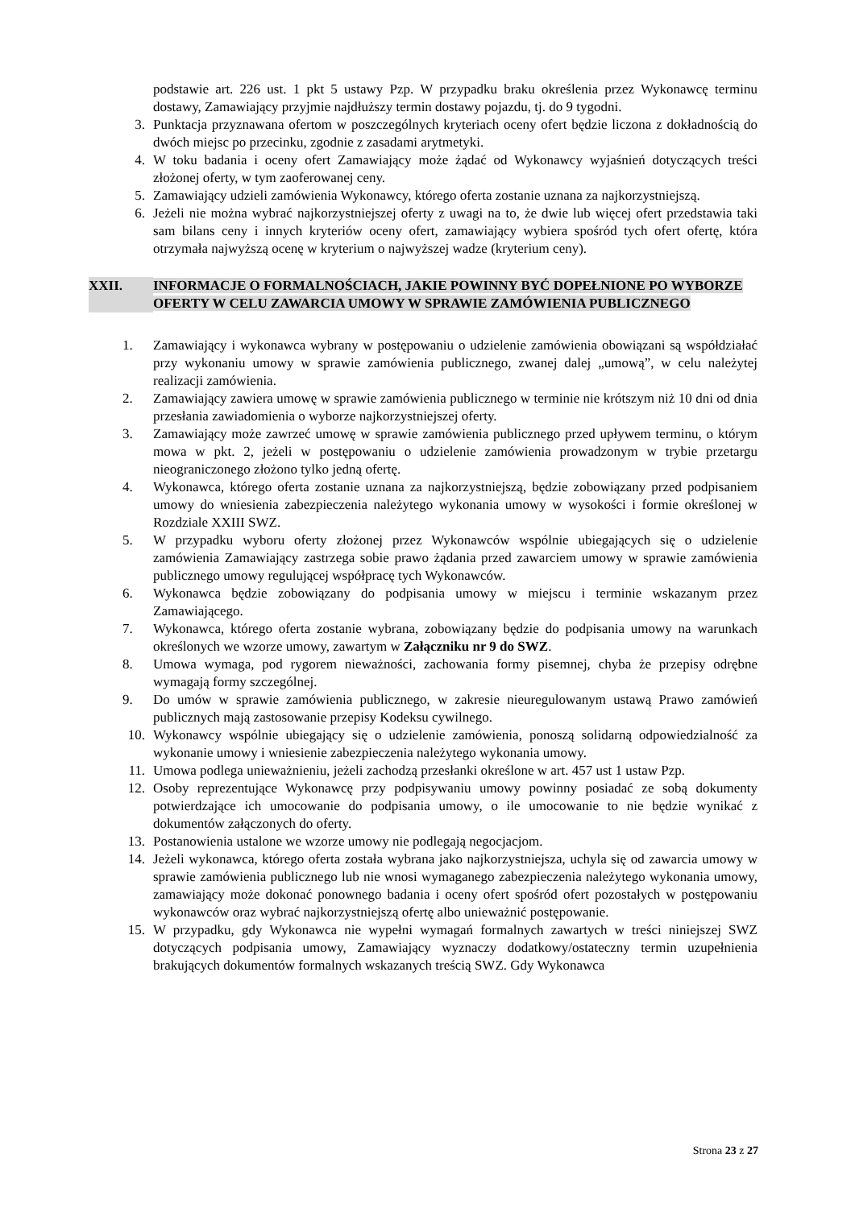podstawie art. 226 ust. 1 pkt 5 ustawy Pzp. W przypadku braku określenia przez Wykonawcę terminu dostawy, Zamawiający przyjmie najdłuższy termin dostawy pojazdu, tj. do 9 tygodni.
3. Punktacja przyznawana ofertom w poszczególnych kryteriach oceny ofert będzie liczona z dokładnością do dwóch miejsc po przecinku, zgodnie z zasadami arytmetyki.
4. W toku badania i oceny ofert Zamawiający może żądać od Wykonawcy wyjaśnień dotyczących treści złożonej oferty, w tym zaoferowanej ceny.
5. Zamawiający udzieli zamówienia Wykonawcy, którego oferta zostanie uznana za najkorzystniejszą.
6. Jeżeli nie można wybrać najkorzystniejszej oferty z uwagi na to, że dwie lub więcej ofert przedstawia taki sam bilans ceny i innych kryteriów oceny ofert, zamawiający wybiera spośród tych ofert ofertę, która otrzymała najwyższą ocenę w kryterium o najwyższej wadze (kryterium ceny).
XXII. INFORMACJE O FORMALNOŚCIACH, JAKIE POWINNY BYĆ DOPEŁNIONE PO WYBORZE OFERTY W CELU ZAWARCIA UMOWY W SPRAWIE ZAMÓWIENIA PUBLICZNEGO
1. Zamawiający i wykonawca wybrany w postępowaniu o udzielenie zamówienia obowiązani są współdziałać przy wykonaniu umowy w sprawie zamówienia publicznego, zwanej dalej „umową”, w celu należytej realizacji zamówienia.
2. Zamawiający zawiera umowę w sprawie zamówienia publicznego w terminie nie krótszym niż 10 dni od dnia przesłania zawiadomienia o wyborze najkorzystniejszej oferty.
3. Zamawiający może zawrzeć umowę w sprawie zamówienia publicznego przed upływem terminu, o którym mowa w pkt. 2, jeżeli w postępowaniu o udzielenie zamówienia prowadzonym w trybie przetargu nieograniczonego złożono tylko jedną ofertę.
4. Wykonawca, którego oferta zostanie uznana za najkorzystniejszą, będzie zobowiązany przed podpisaniem umowy do wniesienia zabezpieczenia należytego wykonania umowy w wysokości i formie określonej w Rozdziale XXIII SWZ.
5. W przypadku wyboru oferty złożonej przez Wykonawców wspólnie ubiegających się o udzielenie zamówienia Zamawiający zastrzega sobie prawo żądania przed zawarciem umowy w sprawie zamówienia publicznego umowy regulującej współpracę tych Wykonawców.
6. Wykonawca będzie zobowiązany do podpisania umowy w miejscu i terminie wskazanym przez Zamawiającego.
7. Wykonawca, którego oferta zostanie wybrana, zobowiązany będzie do podpisania umowy na warunkach określonych we wzorze umowy, zawartym w Załączniku nr 9 do SWZ.
8. Umowa wymaga, pod rygorem nieważności, zachowania formy pisemnej, chyba że przepisy odrębne wymagają formy szczególnej.
9. Do umów w sprawie zamówienia publicznego, w zakresie nieuregulowanym ustawą Prawo zamówień publicznych mają zastosowanie przepisy Kodeksu cywilnego.
10. Wykonawcy wspólnie ubiegający się o udzielenie zamówienia, ponoszą solidarną odpowiedzialność za wykonanie umowy i wniesienie zabezpieczenia należytego wykonania umowy.
11. Umowa podlega unieważnieniu, jeżeli zachodzą przesłanki określone w art. 457 ust 1 ustaw Pzp.
12. Osoby reprezentujące Wykonawcę przy podpisywaniu umowy powinny posiadać ze sobą dokumenty potwierdzające ich umocowanie do podpisania umowy, o ile umocowanie to nie będzie wynikać z dokumentów załączonych do oferty.
13. Postanowienia ustalone we wzorze umowy nie podlegają negocjacjom.
14. Jeżeli wykonawca, którego oferta została wybrana jako najkorzystniejsza, uchyla się od zawarcia umowy w sprawie zamówienia publicznego lub nie wnosi wymaganego zabezpieczenia należytego wykonania umowy, zamawiający może dokonać ponownego badania i oceny ofert spośród ofert pozostałych w postępowaniu wykonawców oraz wybrać najkorzystniejszą ofertę albo unieważnić postępowanie.
15. W przypadku, gdy Wykonawca nie wypełni wymagań formalnych zawartych w treści niniejszej SWZ dotyczących podpisania umowy, Zamawiający wyznaczy dodatkowy/ostateczny termin uzupełnienia brakujących dokumentów formalnych wskazanych treścią SWZ. Gdy Wykonawca
Strona 23 z 27